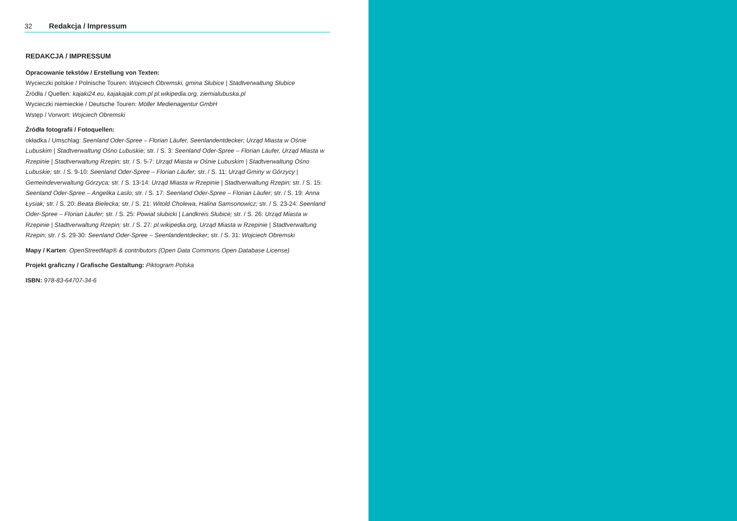32 Redakcja / Impressum
REDAKCJA / IMPRESSUM
Opracowanie tekstów / Erstellung von Texten:
Wycieczki polskie / Polnische Touren: Wojciech Obremski, gmina Słubice | Stadtverwaltung Słubice
Źródła / Quellen: kajaki24.eu, kajakajak.com.pl pl.wikipedia.org, ziemialubuska.pl
Wycieczki niemieckie / Deutsche Touren: Möller Medienagentur GmbH
Wstęp / Vorwort: Wojciech Obremski
Źródła fotografii / Fotoquellen:
okładka / Umschlag: Seenland Oder-Spree – Florian Läufer, Seenlandentdecker; Urząd Miasta w Ośnie Lubuskim | Stadtverwaltung Ośno Lubuskie; str. / S. 3: Seenland Oder-Spree – Florian Läufer, Urząd Miasta w Rzepinie | Stadtverwaltung Rzepin; str. / S. 5-7: Urząd Miasta w Ośnie Lubuskim | Stadtverwaltung Ośno Lubuskie; str. / S. 9-10: Seenland Oder-Spree – Florian Läufer; str. / S. 11: Urząd Gminy w Górzycy | Gemeindeverwaltung Górzyca; str. / S. 13-14: Urząd Miasta w Rzepinie | Stadtverwaltung Rzepin; str. / S. 15: Seenland Oder-Spree – Angelika Laslo; str. / S. 17: Seenland Oder-Spree – Florian Läufer; str. / S. 19: Anna Łysiak; str. / S. 20: Beata Bielecka; str. / S. 21: Witold Cholewa, Halina Samsonowicz; str. / S. 23-24: Seenland Oder-Spree – Florian Läufer; str. / S. 25: Powiat słubicki | Landkreis Słubice; str. / S. 26: Urząd Miasta w Rzepinie | Stadtverwaltung Rzepin; str. / S. 27: pl.wikipedia.org, Urząd Miasta w Rzepinie | Stadtverwaltung Rzepin; str. / S. 29-30: Seenland Oder-Spree – Seenlandentdecker; str. / S. 31: Wojciech Obremski
Mapy / Karten: OpenStreetMap® & contributors (Open Data Commons Open Database License)
Projekt graficzny / Grafische Gestaltung: Piktogram Polska
ISBN: 978-83-64707-34-6